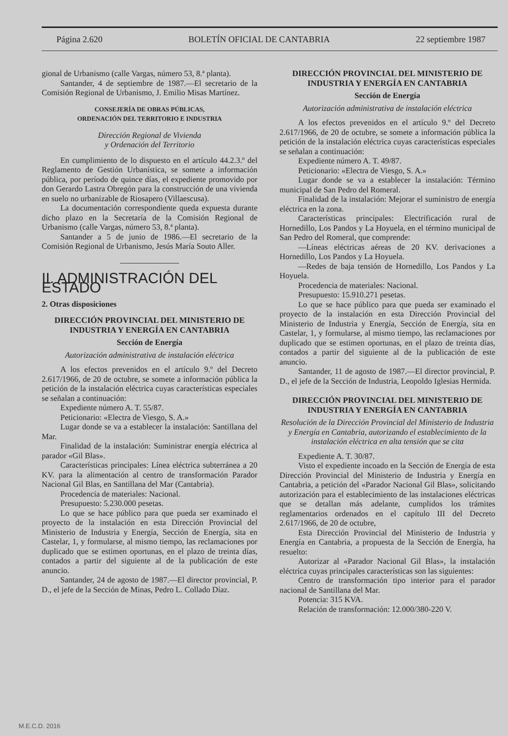Página 2.620 BOLETÍN OFICIAL DE CANTABRIA 22 septiembre 1987
gional de Urbanismo (calle Vargas, número 53, 8.ª planta).
Santander, 4 de septiembre de 1987.—El secretario de la Comisión Regional de Urbanismo, J. Emilio Misas Martínez.
CONSEJERÍA DE OBRAS PÚBLICAS,
ORDENACIÓN DEL TERRITORIO E INDUSTRIA
Dirección Regional de Vivienda
y Ordenación del Territorio
En cumplimiento de lo dispuesto en el artículo 44.2.3.º del Reglamento de Gestión Urbanística, se somete a información pública, por período de quince días, el expediente promovido por don Gerardo Lastra Obregón para la construcción de una vivienda en suelo no urbanizable de Riosapero (Villaescusa).
La documentación correspondiente queda expuesta durante dicho plazo en la Secretaría de la Comisión Regional de Urbanismo (calle Vargas, número 53, 8.ª planta).
Santander a 5 de junio de 1986.—El secretario de la Comisión Regional de Urbanismo, Jesús María Souto Aller.
II. ADMINISTRACIÓN DEL ESTADO
2. Otras disposiciones
DIRECCIÓN PROVINCIAL DEL MINISTERIO DE INDUSTRIA Y ENERGÍA EN CANTABRIA
Sección de Energía
Autorización administrativa de instalación eléctrica
A los efectos prevenidos en el artículo 9.º del Decreto 2.617/1966, de 20 de octubre, se somete a información pública la petición de la instalación eléctrica cuyas características especiales se señalan a continuación:
Expediente número A. T. 55/87.
Peticionario: «Electra de Viesgo, S. A.»
Lugar donde se va a establecer la instalación: Santillana del Mar.
Finalidad de la instalación: Suministrar energía eléctrica al parador «Gil Blas».
Características principales: Línea eléctrica subterránea a 20 KV. para la alimentación al centro de transformación Parador Nacional Gil Blas, en Santillana del Mar (Cantabria).
Procedencia de materiales: Nacional.
Presupuesto: 5.230.000 pesetas.
Lo que se hace público para que pueda ser examinado el proyecto de la instalación en esta Dirección Provincial del Ministerio de Industria y Energía, Sección de Energía, sita en Castelar, 1, y formularse, al mismo tiempo, las reclamaciones por duplicado que se estimen oportunas, en el plazo de treinta días, contados a partir del siguiente al de la publicación de este anuncio.
Santander, 24 de agosto de 1987.—El director provincial, P. D., el jefe de la Sección de Minas, Pedro L. Collado Díaz.
DIRECCIÓN PROVINCIAL DEL MINISTERIO DE INDUSTRIA Y ENERGÍA EN CANTABRIA
Sección de Energía
Autorización administrativa de instalación eléctrica
A los efectos prevenidos en el artículo 9.º del Decreto 2.617/1966, de 20 de octubre, se somete a información pública la petición de la instalación eléctrica cuyas características especiales se señalan a continuación:
Expediente número A. T. 49/87.
Peticionario: «Electra de Viesgo, S. A.»
Lugar donde se va a establecer la instalación: Término municipal de San Pedro del Romeral.
Finalidad de la instalación: Mejorar el suministro de energía eléctrica en la zona.
Características principales: Electrificación rural de Hornedillo, Los Pandos y La Hoyuela, en el término municipal de San Pedro del Romeral, que comprende:
—Líneas eléctricas aéreas de 20 KV. derivaciones a Hornedillo, Los Pandos y La Hoyuela.
—Redes de baja tensión de Hornedillo, Los Pandos y La Hoyuela.
Procedencia de materiales: Nacional.
Presupuesto: 15.910.271 pesetas.
Lo que se hace público para que pueda ser examinado el proyecto de la instalación en esta Dirección Provincial del Ministerio de Industria y Energía, Sección de Energía, sita en Castelar, 1, y formularse, al mismo tiempo, las reclamaciones por duplicado que se estimen oportunas, en el plazo de treinta días, contados a partir del siguiente al de la publicación de este anuncio.
Santander, 11 de agosto de 1987.—El director provincial, P. D., el jefe de la Sección de Industria, Leopoldo Iglesias Hermida.
DIRECCIÓN PROVINCIAL DEL MINISTERIO DE INDUSTRIA Y ENERGÍA EN CANTABRIA
Resolución de la Dirección Provincial del Ministerio de Industria y Energía en Cantabria, autorizando el establecimiento de la instalación eléctrica en alta tensión que se cita
Expediente A. T. 30/87.
Visto el expediente incoado en la Sección de Energía de esta Dirección Provincial del Ministerio de Industria y Energía en Cantabria, a petición del «Parador Nacional Gil Blas», solicitando autorización para el establecimiento de las instalaciones eléctricas que se detallan más adelante, cumplidos los trámites reglamentarios ordenados en el capítulo III del Decreto 2.617/1966, de 20 de octubre,
Esta Dirección Provincial del Ministerio de Industria y Energía en Cantabria, a propuesta de la Sección de Energía, ha resuelto:
Autorizar al «Parador Nacional Gil Blas», la instalación eléctrica cuyas principales características son las siguientes:
Centro de transformación tipo interior para el parador nacional de Santillana del Mar.
Potencia: 315 KVA.
Relación de transformación: 12.000/380-220 V.
M.E.C.D. 2016